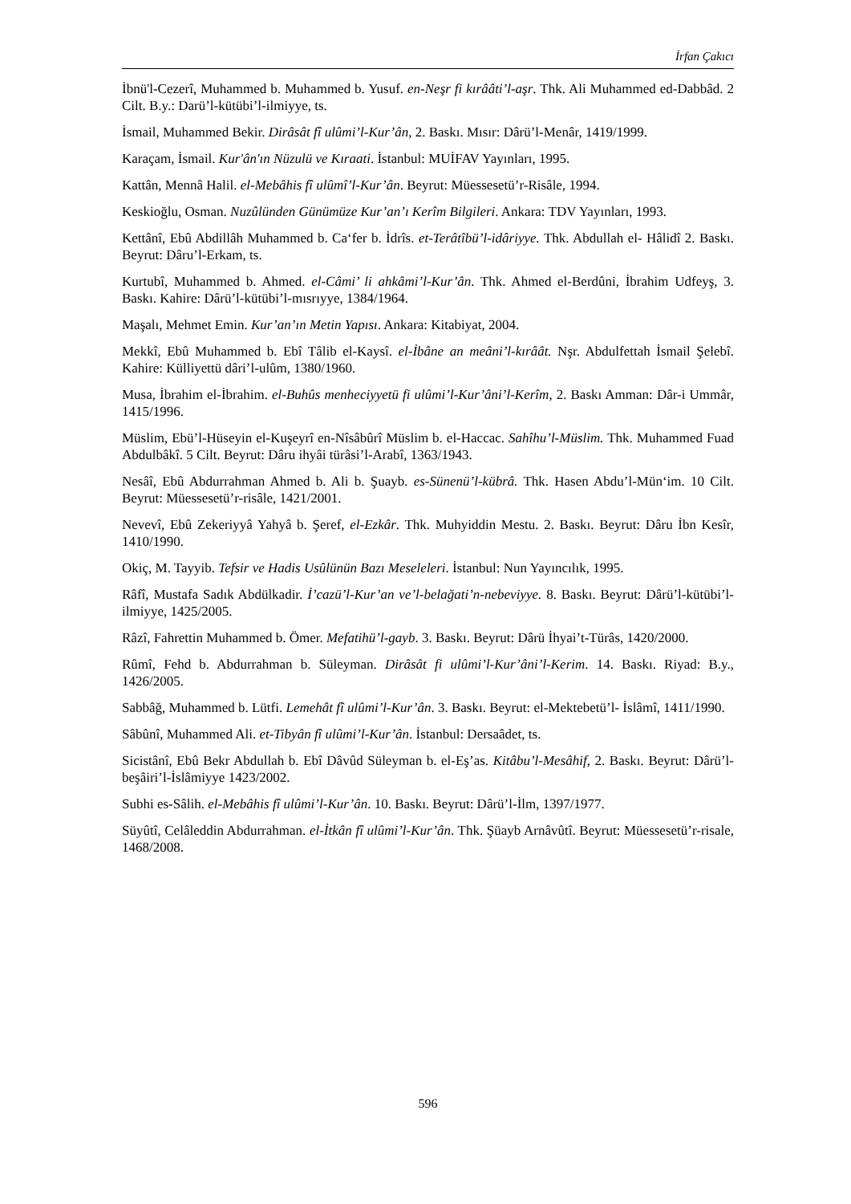İrfan Çakıcı
İbnü'l-Cezerî, Muhammed b. Muhammed b. Yusuf. en-Neşr fi kırââti’l-aşr. Thk. Ali Muhammed ed-Dabbâd. 2 Cilt. B.y.: Darü’l-kütübi’l-ilmiyye, ts.
İsmail, Muhammed Bekir. Dirâsât fî ulûmi’l-Kur’ân, 2. Baskı. Mısır: Dârü’l-Menâr, 1419/1999.
Karaçam, İsmail. Kur'ân'ın Nüzulü ve Kıraati. İstanbul: MUİFAV Yayınları, 1995.
Kattân, Mennâ Halil. el-Mebâhis fî ulûmî’l-Kur’ân. Beyrut: Müessesetü’r-Risâle, 1994.
Keskioğlu, Osman. Nuzûlünden Günümüze Kur’an’ı Kerîm Bilgileri. Ankara: TDV Yayınları, 1993.
Kettânî, Ebû Abdillâh Muhammed b. Ca‘fer b. İdrîs. et-Terâtîbü’l-idâriyye. Thk. Abdullah el- Hâlidî 2. Baskı. Beyrut: Dâru’l-Erkam, ts.
Kurtubî, Muhammed b. Ahmed. el-Câmi’ li ahkâmi’l-Kur’ân. Thk. Ahmed el-Berdûni, İbrahim Udfeyş, 3. Baskı. Kahire: Dârü’l-kütübi’l-mısrıyye, 1384/1964.
Maşalı, Mehmet Emin. Kur’an’ın Metin Yapısı. Ankara: Kitabiyat, 2004.
Mekkî, Ebû Muhammed b. Ebî Tâlib el-Kaysî. el-İbâne an meâni’l-kırâât. Nşr. Abdulfettah İsmail Şelebî. Kahire: Külliyettü dâri’l-ulûm, 1380/1960.
Musa, İbrahim el-İbrahim. el-Buhûs menheciyyetü fi ulûmi’l-Kur’âni’l-Kerîm, 2. Baskı Amman: Dâr-i Ummâr, 1415/1996.
Müslim, Ebü’l-Hüseyin el-Kuşeyrî en-Nîsâbûrî Müslim b. el-Haccac. Sahîhu’l-Müslim. Thk. Muhammed Fuad Abdulbâkî. 5 Cilt. Beyrut: Dâru ihyâi türâsi’l-Arabî, 1363/1943.
Nesâî, Ebû Abdurrahman Ahmed b. Ali b. Şuayb. es-Sünenü’l-kübrâ. Thk. Hasen Abdu’l-Mün‘im. 10 Cilt. Beyrut: Müessesetü’r-risâle, 1421/2001.
Nevevî, Ebû Zekeriyyâ Yahyâ b. Şeref, el-Ezkâr. Thk. Muhyiddin Mestu. 2. Baskı. Beyrut: Dâru İbn Kesîr, 1410/1990.
Okiç, M. Tayyib. Tefsir ve Hadis Usûlünün Bazı Meseleleri. İstanbul: Nun Yayıncılık, 1995.
Râfî, Mustafa Sadık Abdülkadir. İ’cazü’l-Kur’an ve’l-belağati’n-nebeviyye. 8. Baskı. Beyrut: Dârü’l-kütübi’l-ilmiyye, 1425/2005.
Râzî, Fahrettin Muhammed b. Ömer. Mefatihü’l-gayb. 3. Baskı. Beyrut: Dârü İhyai’t-Türâs, 1420/2000.
Rûmî, Fehd b. Abdurrahman b. Süleyman. Dirâsât fi ulûmi’l-Kur’âni’l-Kerim. 14. Baskı. Riyad: B.y., 1426/2005.
Sabbâğ, Muhammed b. Lütfi. Lemehât fî ulûmi’l-Kur’ân. 3. Baskı. Beyrut: el-Mektebetü’l- İslâmî, 1411/1990.
Sâbûnî, Muhammed Ali. et-Tibyân fî ulûmi’l-Kur’ân. İstanbul: Dersaâdet, ts.
Sicistânî, Ebû Bekr Abdullah b. Ebî Dâvûd Süleyman b. el-Eş’as. Kitâbu’l-Mesâhif, 2. Baskı. Beyrut: Dârü’l-beşâiri’l-İslâmiyye 1423/2002.
Subhi es-Sâlih. el-Mebâhis fî ulûmi’l-Kur’ân. 10. Baskı. Beyrut: Dârü’l-İlm, 1397/1977.
Süyûtî, Celâleddin Abdurrahman. el-İtkân fî ulûmi’l-Kur’ân. Thk. Şüayb Arnâvûtî. Beyrut: Müessesetü’r-risale, 1468/2008.
596